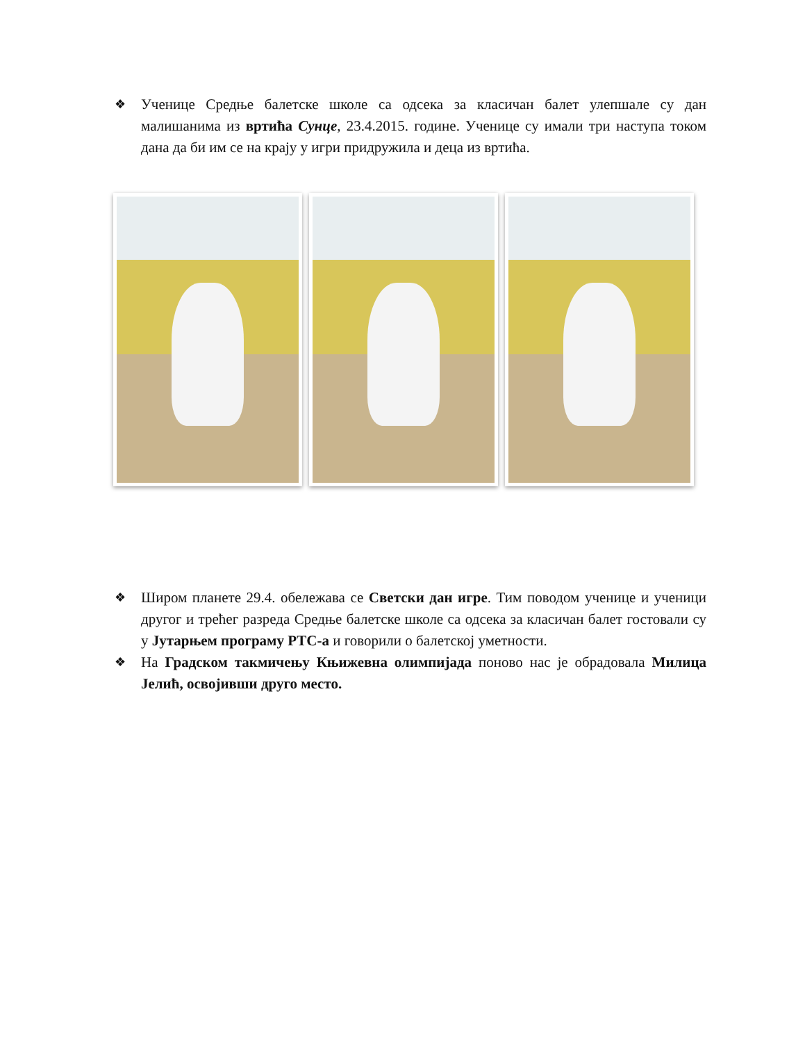❖ Ученице Средње балетске школе са одсека за класичан балет улепшале су дан малишанима из вртића Сунце, 23.4.2015. године. Ученице су имали три наступа током дана да би им се на крају у игри придружила и деца из вртића.
❖ Широм планете 29.4. обележава се Светски дан игре. Тим поводом ученице и ученици другог и трећег разреда Средње балетске школе са одсека за класичан балет гостовали су у Јутарњем програму РТС-а и говорили о балетској уметности.
❖ На Градском такмичењу Књижевна олимпијада поново нас је обрадовала Милица Јелић, освојивши друго место.